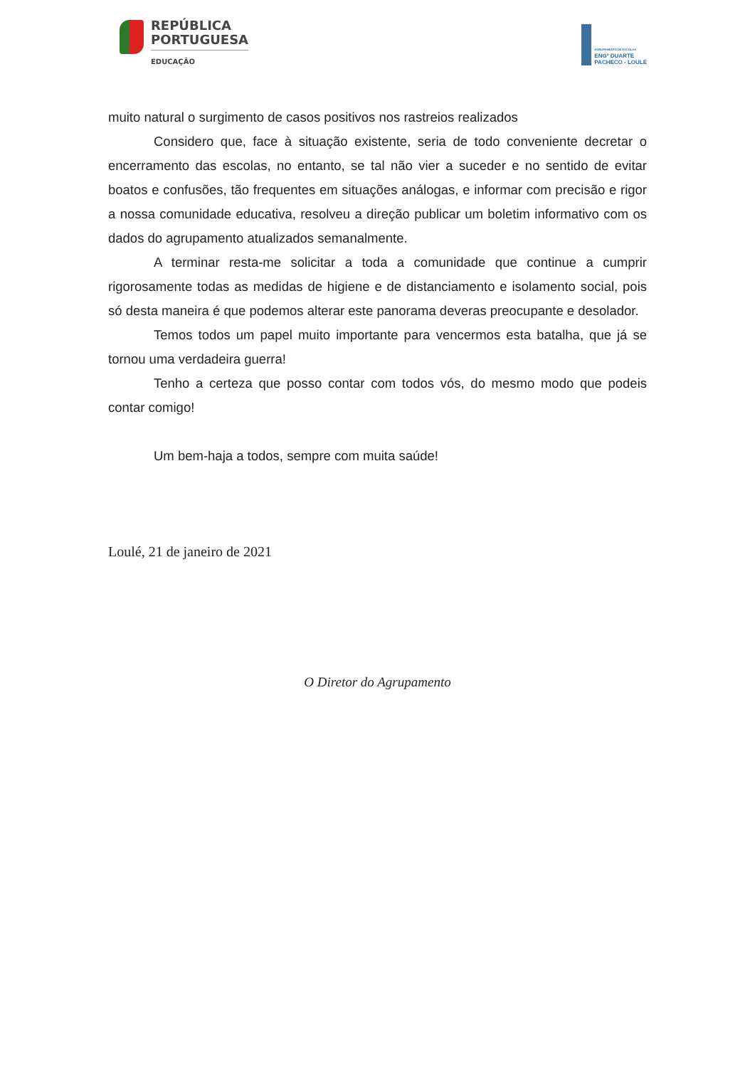REPÚBLICA
PORTUGUESA
EDUCAÇÃO
AGRUPAMENTO DE ESCOLAS
ENGº DUARTE
PACHECO - LOULÉ
muito natural o surgimento de casos positivos nos rastreios realizados
Considero que, face à situação existente, seria de todo conveniente decretar o encerramento das escolas, no entanto, se tal não vier a suceder e no sentido de evitar boatos e confusões, tão frequentes em situações análogas, e informar com precisão e rigor a nossa comunidade educativa, resolveu a direção publicar um boletim informativo com os dados do agrupamento atualizados semanalmente.
A terminar resta-me solicitar a toda a comunidade que continue a cumprir rigorosamente todas as medidas de higiene e de distanciamento e isolamento social, pois só desta maneira é que podemos alterar este panorama deveras preocupante e desolador.
Temos todos um papel muito importante para vencermos esta batalha, que já se tornou uma verdadeira guerra!
Tenho a certeza que posso contar com todos vós, do mesmo modo que podeis contar comigo!
Um bem-haja a todos, sempre com muita saúde!
Loulé, 21 de janeiro de 2021
O Diretor do Agrupamento